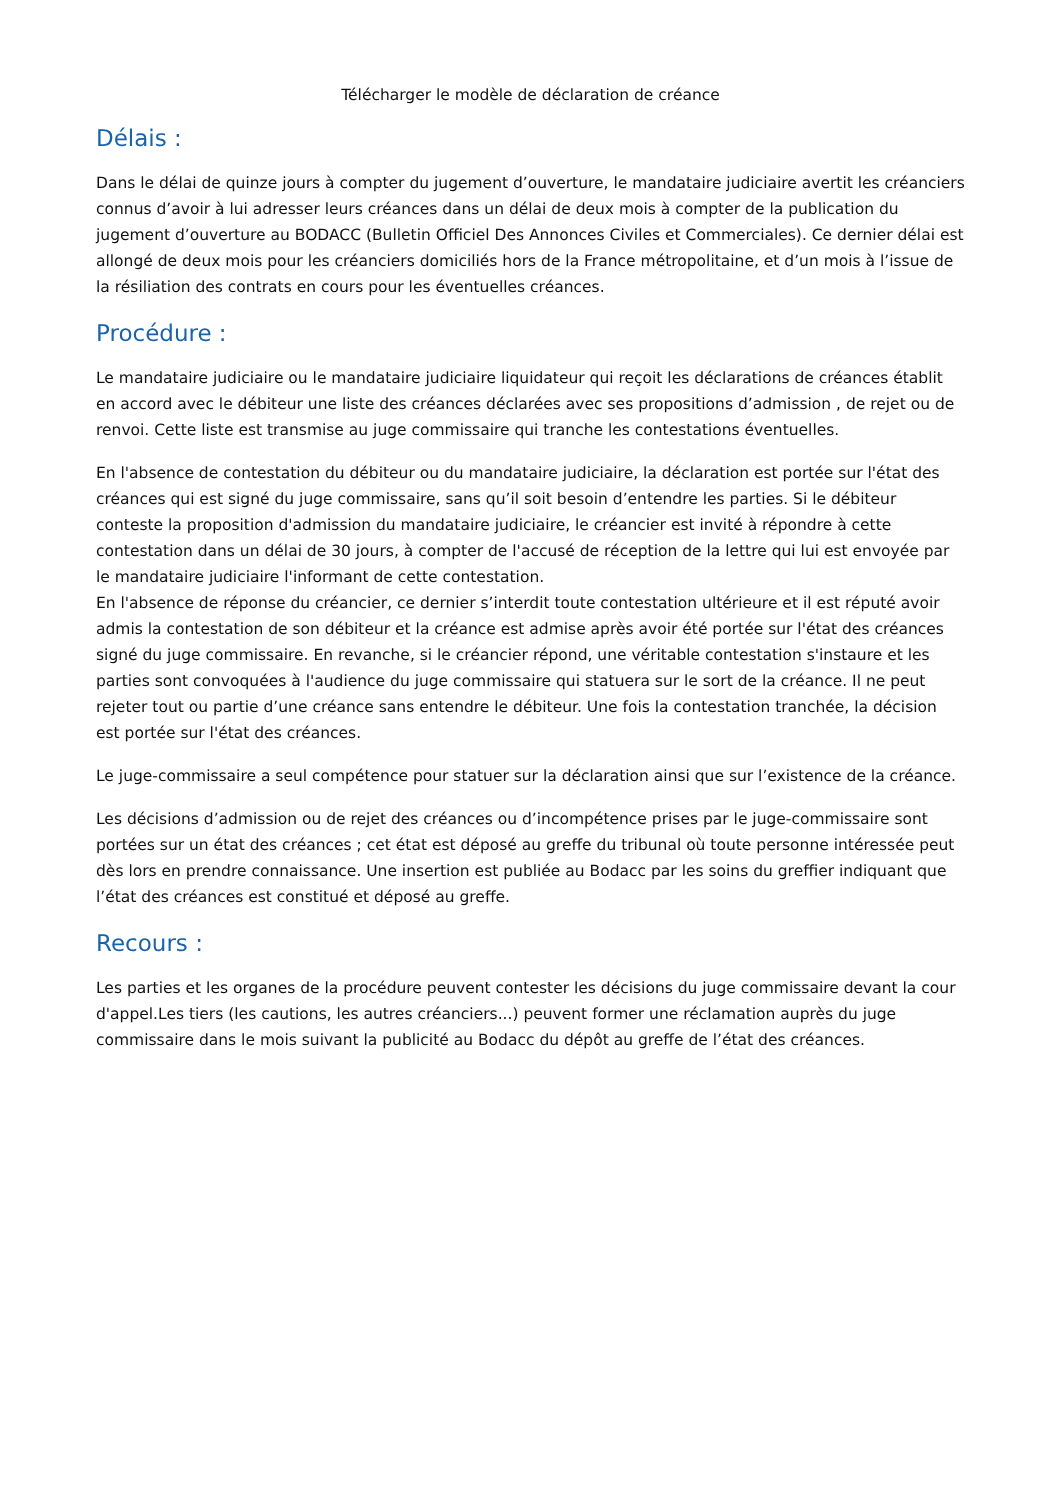Télécharger le modèle de déclaration de créance
Délais :
Dans le délai de quinze jours à compter du jugement d’ouverture, le mandataire judiciaire avertit les créanciers connus d’avoir à lui adresser leurs créances dans un délai de deux mois à compter de la publication du jugement d’ouverture au BODACC (Bulletin Officiel Des Annonces Civiles et Commerciales). Ce dernier délai est allongé de deux mois pour les créanciers domiciliés hors de la France métropolitaine, et d’un mois à l’issue de la résiliation des contrats en cours pour les éventuelles créances.
Procédure :
Le mandataire judiciaire ou le mandataire judiciaire liquidateur qui reçoit les déclarations de créances établit en accord avec le débiteur une liste des créances déclarées avec ses propositions d’admission , de rejet ou de renvoi. Cette liste est transmise au juge commissaire qui tranche les contestations éventuelles.
En l'absence de contestation du débiteur ou du mandataire judiciaire, la déclaration est portée sur l'état des créances qui est signé du juge commissaire, sans qu’il soit besoin d’entendre les parties. Si le débiteur conteste la proposition d'admission du mandataire judiciaire, le créancier est invité à répondre à cette contestation dans un délai de 30 jours, à compter de l'accusé de réception de la lettre qui lui est envoyée par le mandataire judiciaire l'informant de cette contestation.
En l'absence de réponse du créancier, ce dernier s’interdit toute contestation ultérieure et il est réputé avoir admis la contestation de son débiteur et la créance est admise après avoir été portée sur l'état des créances signé du juge commissaire. En revanche, si le créancier répond, une véritable contestation s'instaure et les parties sont convoquées à l'audience du juge commissaire qui statuera sur le sort de la créance. Il ne peut rejeter tout ou partie d’une créance sans entendre le débiteur. Une fois la contestation tranchée, la décision est portée sur l'état des créances.
Le juge-commissaire a seul compétence pour statuer sur la déclaration ainsi que sur l’existence de la créance.
Les décisions d’admission ou de rejet des créances ou d’incompétence prises par le juge-commissaire sont portées sur un état des créances ; cet état est déposé au greffe du tribunal où toute personne intéressée peut dès lors en prendre connaissance. Une insertion est publiée au Bodacc par les soins du greffier indiquant que l’état des créances est constitué et déposé au greffe.
Recours :
Les parties et les organes de la procédure peuvent contester les décisions du juge commissaire devant la cour d'appel.Les tiers (les cautions, les autres créanciers...) peuvent former une réclamation auprès du juge commissaire dans le mois suivant la publicité au Bodacc du dépôt au greffe de l’état des créances.